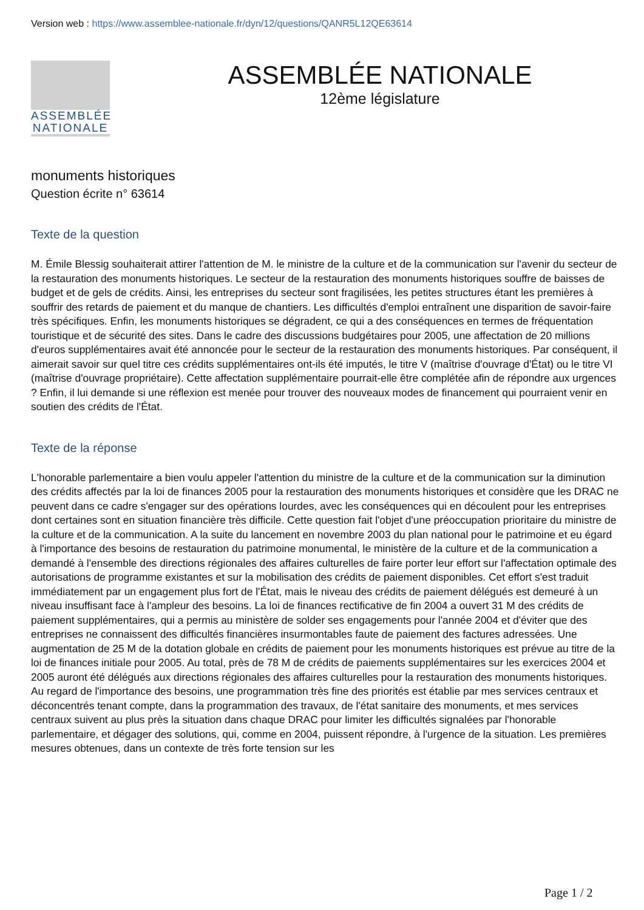Version web : https://www.assemblee-nationale.fr/dyn/12/questions/QANR5L12QE63614
ASSEMBLÉE
NATIONALE
ASSEMBLÉE NATIONALE
12ème législature
monuments historiques
Question écrite n° 63614
Texte de la question
M. Émile Blessig souhaiterait attirer l'attention de M. le ministre de la culture et de la communication sur l'avenir du secteur de la restauration des monuments historiques. Le secteur de la restauration des monuments historiques souffre de baisses de budget et de gels de crédits. Ainsi, les entreprises du secteur sont fragilisées, les petites structures étant les premières à souffrir des retards de paiement et du manque de chantiers. Les difficultés d'emploi entraînent une disparition de savoir-faire très spécifiques. Enfin, les monuments historiques se dégradent, ce qui a des conséquences en termes de fréquentation touristique et de sécurité des sites. Dans le cadre des discussions budgétaires pour 2005, une affectation de 20 millions d'euros supplémentaires avait été annoncée pour le secteur de la restauration des monuments historiques. Par conséquent, il aimerait savoir sur quel titre ces crédits supplémentaires ont-ils été imputés, le titre V (maîtrise d'ouvrage d'État) ou le titre VI (maîtrise d'ouvrage propriétaire). Cette affectation supplémentaire pourrait-elle être complétée afin de répondre aux urgences ? Enfin, il lui demande si une réflexion est menée pour trouver des nouveaux modes de financement qui pourraient venir en soutien des crédits de l'État.
Texte de la réponse
L'honorable parlementaire a bien voulu appeler l'attention du ministre de la culture et de la communication sur la diminution des crédits affectés par la loi de finances 2005 pour la restauration des monuments historiques et considère que les DRAC ne peuvent dans ce cadre s'engager sur des opérations lourdes, avec les conséquences qui en découlent pour les entreprises dont certaines sont en situation financière très difficile. Cette question fait l'objet d'une préoccupation prioritaire du ministre de la culture et de la communication. A la suite du lancement en novembre 2003 du plan national pour le patrimoine et eu égard à l'importance des besoins de restauration du patrimoine monumental, le ministère de la culture et de la communication a demandé à l'ensemble des directions régionales des affaires culturelles de faire porter leur effort sur l'affectation optimale des autorisations de programme existantes et sur la mobilisation des crédits de paiement disponibles. Cet effort s'est traduit immédiatement par un engagement plus fort de l'État, mais le niveau des crédits de paiement délégués est demeuré à un niveau insuffisant face à l'ampleur des besoins. La loi de finances rectificative de fin 2004 a ouvert 31 M des crédits de paiement supplémentaires, qui a permis au ministère de solder ses engagements pour l'année 2004 et d'éviter que des entreprises ne connaissent des difficultés financières insurmontables faute de paiement des factures adressées. Une augmentation de 25 M de la dotation globale en crédits de paiement pour les monuments historiques est prévue au titre de la loi de finances initiale pour 2005. Au total, près de 78 M de crédits de paiements supplémentaires sur les exercices 2004 et 2005 auront été délégués aux directions régionales des affaires culturelles pour la restauration des monuments historiques. Au regard de l'importance des besoins, une programmation très fine des priorités est établie par mes services centraux et déconcentrés tenant compte, dans la programmation des travaux, de l'état sanitaire des monuments, et mes services centraux suivent au plus près la situation dans chaque DRAC pour limiter les difficultés signalées par l'honorable parlementaire, et dégager des solutions, qui, comme en 2004, puissent répondre, à l'urgence de la situation. Les premières mesures obtenues, dans un contexte de très forte tension sur les
Page 1 / 2